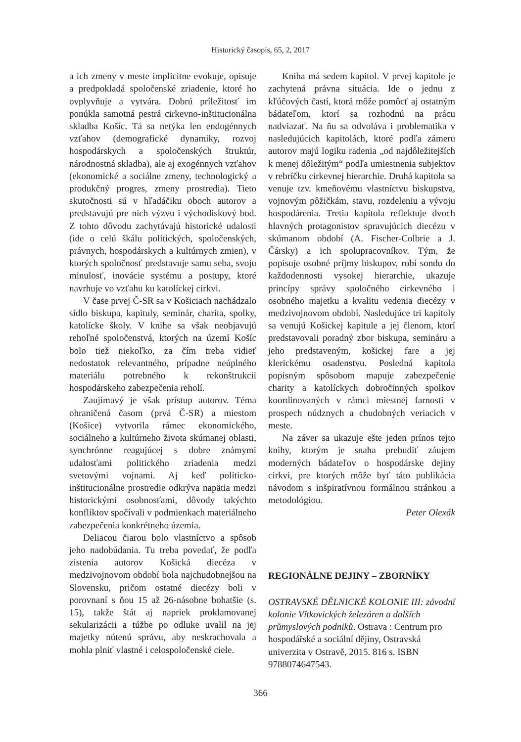Historický časopis, 65, 2, 2017
a ich zmeny v meste implicitne evokuje, opisuje a predpokladá spoločenské zriadenie, ktoré ho ovplyvňuje a vytvára. Dobrú príležitosť im ponúkla samotná pestrá cirkevno-inštitucionálna skladba Košíc. Tá sa netýka len endogénnych vzťahov (demografické dynamiky, rozvoj hospodárskych a spoločenských štruktúr, národnostná skladba), ale aj exogénnych vzťahov (ekonomické a sociálne zmeny, technologický a produkčný progres, zmeny prostredia). Tieto skutočnosti sú v hľadáčiku oboch autorov a predstavujú pre nich výzvu i východiskový bod. Z tohto dôvodu zachytávajú historické udalosti (ide o celú škálu politických, spoločenských, právnych, hospodárskych a kultúrnych zmien), v ktorých spoločnosť predstavuje samu seba, svoju minulosť, inovácie systému a postupy, ktoré navrhuje vo vzťahu ku katolíckej cirkvi.
V čase prvej Č-SR sa v Košiciach nachádzalo sídlo biskupa, kapituly, seminár, charita, spolky, katolícke školy. V knihe sa však neobjavujú rehoľné spoločenstvá, ktorých na území Košíc bolo tiež niekoľko, za čím treba vidieť nedostatok relevantného, prípadne neúplného materiálu potrebného k rekonštrukcii hospodárskeho zabezpečenia reholí.
Zaujímavý je však prístup autorov. Téma ohraničená časom (prvá Č-SR) a miestom (Košice) vytvorila rámec ekonomického, sociálneho a kultúrneho života skúmanej oblasti, synchrónne reagujúcej s dobre známymi udalosťami politického zriadenia medzi svetovými vojnami. Aj keď politicko-inštitucionálne prostredie odkrýva napätia medzi historickými osobnosťami, dôvody takýchto konfliktov spočívali v podmienkach materiálneho zabezpečenia konkrétneho územia.
Deliacou čiarou bolo vlastníctvo a spôsob jeho nadobúdania. Tu treba povedať, že podľa zistenia autorov Košická diecéza v medzivojnovom období bola najchudobnejšou na Slovensku, pričom ostatné diecézy boli v porovnaní s ňou 15 až 26-násobne bohatšie (s. 15), takže štát aj napriek proklamovanej sekularizácii a túžbe po odluke uvalil na jej majetky nútenú správu, aby neskrachovala a mohla plniť vlastné i celospoločenské ciele.
Kniha má sedem kapitol. V prvej kapitole je zachytená právna situácia. Ide o jednu z kľúčových častí, ktorá môže pomôcť aj ostatným bádateľom, ktorí sa rozhodnú na prácu nadviazať. Na ňu sa odvoláva i problematika v nasledujúcich kapitolách, ktoré podľa zámeru autorov majú logiku radenia „od najdôležitejších k menej dôležitým“ podľa umiestnenia subjektov v rebríčku cirkevnej hierarchie. Druhá kapitola sa venuje tzv. kmeňovému vlastníctvu biskupstva, vojnovým pôžičkám, stavu, rozdeleniu a vývoju hospodárenia. Tretia kapitola reflektuje dvoch hlavných protagonistov spravujúcich diecézu v skúmanom období (A. Fischer-Colbrie a J. Čársky) a ich spolupracovníkov. Tým, že popisuje osobné príjmy biskupov, robí sondu do každodennosti vysokej hierarchie, ukazuje princípy správy spoločného cirkevného i osobného majetku a kvalitu vedenia diecézy v medzivojnovom období. Nasledujúce tri kapitoly sa venujú Košickej kapitule a jej členom, ktorí predstavovali poradný zbor biskupa, semináru a jeho predstaveným, košickej fare a jej klerickému osadenstvu. Posledná kapitola popisným spôsobom mapuje zabezpečenie charity a katolíckych dobročinných spolkov koordinovaných v rámci miestnej farnosti v prospech núdznych a chudobných veriacich v meste.
Na záver sa ukazuje ešte jeden prínos tejto knihy, ktorým je snaha prebudiť záujem moderných bádateľov o hospodárske dejiny cirkvi, pre ktorých môže byť táto publikácia návodom s inšpiratívnou formálnou stránkou a metodológiou.
Peter Olexák
REGIONÁLNE DEJINY – ZBORNÍKY
OSTRAVSKÉ DĚLNICKÉ KOLONIE III: závodní kolonie Vítkovických železáren a dalších průmyslových podniků. Ostrava : Centrum pro hospodářské a sociální dějiny, Ostravská univerzita v Ostravě, 2015. 816 s. ISBN 9788074647543.
366